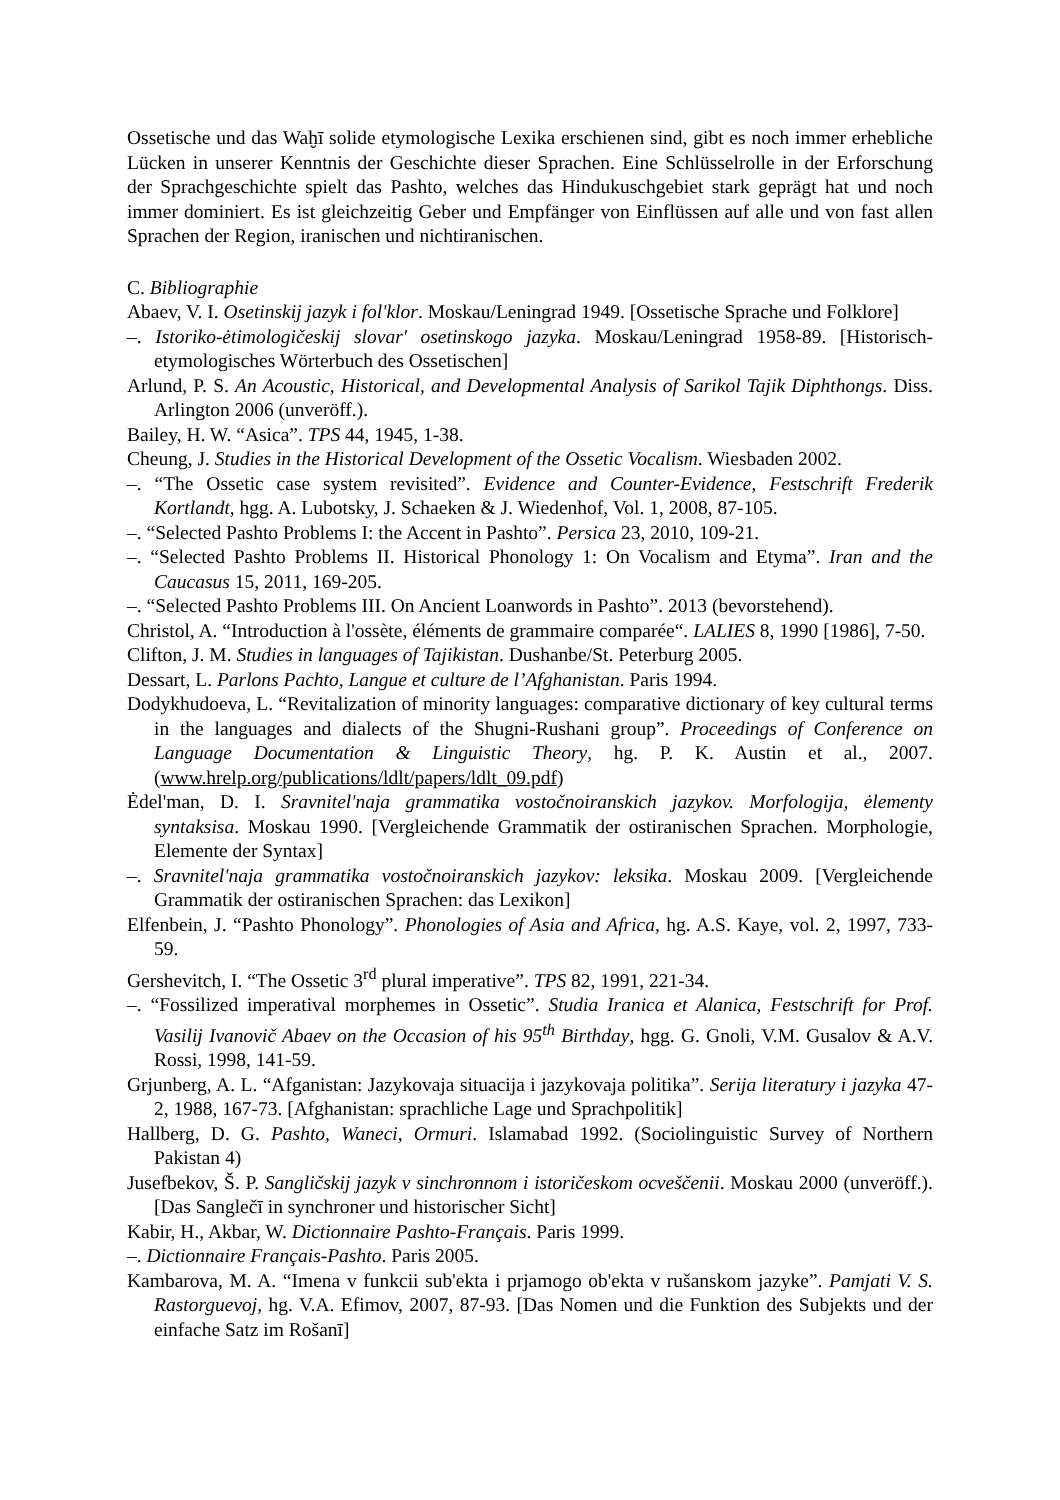Ossetische und das Waḫī solide etymologische Lexika erschienen sind, gibt es noch immer erhebliche Lücken in unserer Kenntnis der Geschichte dieser Sprachen. Eine Schlüsselrolle in der Erforschung der Sprachgeschichte spielt das Pashto, welches das Hindukuschgebiet stark geprägt hat und noch immer dominiert. Es ist gleichzeitig Geber und Empfänger von Einflüssen auf alle und von fast allen Sprachen der Region, iranischen und nichtiranischen.
C. Bibliographie
Abaev, V. I. Osetinskij jazyk i fol'klor. Moskau/Leningrad 1949. [Ossetische Sprache und Folklore]
–. Istoriko-ėtimologičeskij slovar' osetinskogo jazyka. Moskau/Leningrad 1958-89. [Historisch-etymologisches Wörterbuch des Ossetischen]
Arlund, P. S. An Acoustic, Historical, and Developmental Analysis of Sarikol Tajik Diphthongs. Diss. Arlington 2006 (unveröff.).
Bailey, H. W. “Asica”. TPS 44, 1945, 1-38.
Cheung, J. Studies in the Historical Development of the Ossetic Vocalism. Wiesbaden 2002.
–. “The Ossetic case system revisited”. Evidence and Counter-Evidence, Festschrift Frederik Kortlandt, hgg. A. Lubotsky, J. Schaeken & J. Wiedenhof, Vol. 1, 2008, 87-105.
–. “Selected Pashto Problems I: the Accent in Pashto”. Persica 23, 2010, 109-21.
–. “Selected Pashto Problems II. Historical Phonology 1: On Vocalism and Etyma”. Iran and the Caucasus 15, 2011, 169-205.
–. “Selected Pashto Problems III. On Ancient Loanwords in Pashto”. 2013 (bevorstehend).
Christol, A. “Introduction à l'ossète, éléments de grammaire comparée“. LALIES 8, 1990 [1986], 7-50.
Clifton, J. M. Studies in languages of Tajikistan. Dushanbe/St. Peterburg 2005.
Dessart, L. Parlons Pachto, Langue et culture de l’Afghanistan. Paris 1994.
Dodykhudoeva, L. “Revitalization of minority languages: comparative dictionary of key cultural terms in the languages and dialects of the Shugni-Rushani group”. Proceedings of Conference on Language Documentation & Linguistic Theory, hg. P. K. Austin et al., 2007. (www.hrelp.org/publications/ldlt/papers/ldlt_09.pdf)
Ėdel'man, D. I. Sravnitel'naja grammatika vostočnoiranskich jazykov. Morfologija, ėlementy syntaksisa. Moskau 1990. [Vergleichende Grammatik der ostiranischen Sprachen. Morphologie, Elemente der Syntax]
–. Sravnitel'naja grammatika vostočnoiranskich jazykov: leksika. Moskau 2009. [Vergleichende Grammatik der ostiranischen Sprachen: das Lexikon]
Elfenbein, J. “Pashto Phonology”. Phonologies of Asia and Africa, hg. A.S. Kaye, vol. 2, 1997, 733-59.
Gershevitch, I. “The Ossetic 3<sup>rd</sup> plural imperative”. TPS 82, 1991, 221-34.
–. “Fossilized imperatival morphemes in Ossetic”. Studia Iranica et Alanica, Festschrift for Prof. Vasilij Ivanovič Abaev on the Occasion of his 95<sup>th</sup> Birthday, hgg. G. Gnoli, V.M. Gusalov & A.V. Rossi, 1998, 141-59.
Grjunberg, A. L. “Afganistan: Jazykovaja situacija i jazykovaja politika”. Serija literatury i jazyka 47-2, 1988, 167-73. [Afghanistan: sprachliche Lage und Sprachpolitik]
Hallberg, D. G. Pashto, Waneci, Ormuri. Islamabad 1992. (Sociolinguistic Survey of Northern Pakistan 4)
Jusefbekov, Š. P. Sangličskij jazyk v sinchronnom i istoričeskom ocveščenii. Moskau 2000 (unveröff.). [Das Sanglečī in synchroner und historischer Sicht]
Kabir, H., Akbar, W. Dictionnaire Pashto-Français. Paris 1999.
–. Dictionnaire Français-Pashto. Paris 2005.
Kambarova, M. A. “Imena v funkcii sub'ekta i prjamogo ob'ekta v rušanskom jazyke”. Pamjati V. S. Rastorguevoj, hg. V.A. Efimov, 2007, 87-93. [Das Nomen und die Funktion des Subjekts und der einfache Satz im Rošanī]